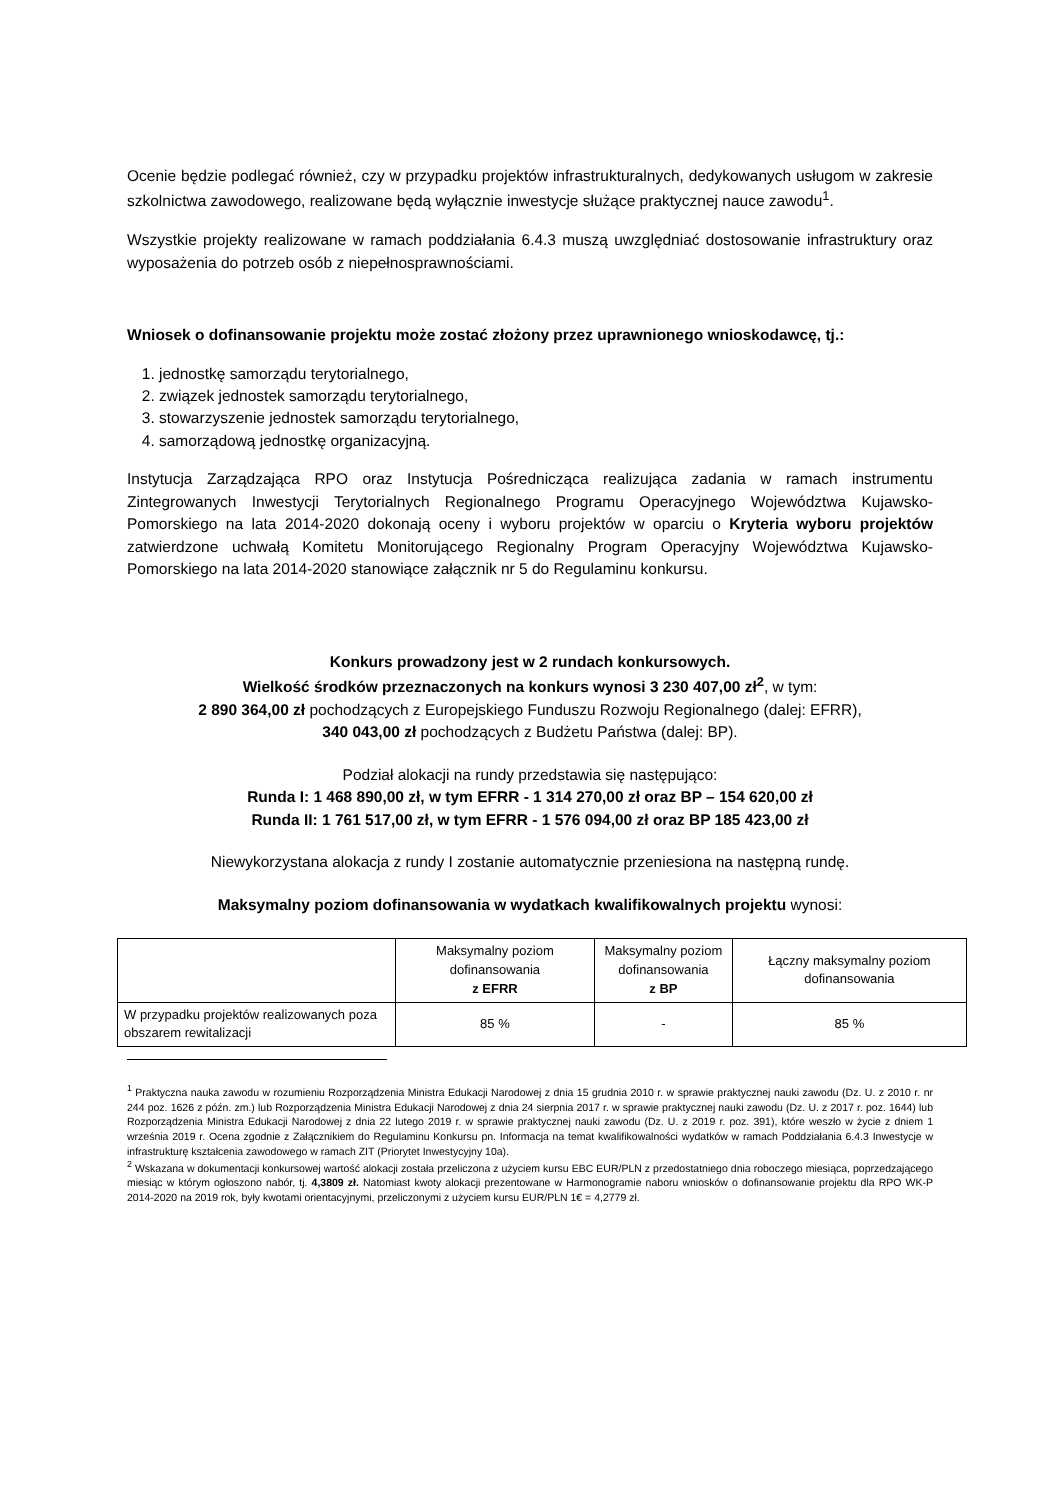Ocenie będzie podlegać również, czy w przypadku projektów infrastrukturalnych, dedykowanych usługom w zakresie szkolnictwa zawodowego, realizowane będą wyłącznie inwestycje służące praktycznej nauce zawodu<sup>1</sup>.
Wszystkie projekty realizowane w ramach poddziałania 6.4.3 muszą uwzględniać dostosowanie infrastruktury oraz wyposażenia do potrzeb osób z niepełnosprawnościami.
Wniosek o dofinansowanie projektu może zostać złożony przez uprawnionego wnioskodawcę, tj.:
1. jednostkę samorządu terytorialnego,
2. związek jednostek samorządu terytorialnego,
3. stowarzyszenie jednostek samorządu terytorialnego,
4. samorządową jednostkę organizacyjną.
Instytucja Zarządzająca RPO oraz Instytucja Pośrednicząca realizująca zadania w ramach instrumentu Zintegrowanych Inwestycji Terytorialnych Regionalnego Programu Operacyjnego Województwa Kujawsko-Pomorskiego na lata 2014-2020 dokonają oceny i wyboru projektów w oparciu o Kryteria wyboru projektów zatwierdzone uchwałą Komitetu Monitorującego Regionalny Program Operacyjny Województwa Kujawsko-Pomorskiego na lata 2014-2020 stanowiące załącznik nr 5 do Regulaminu konkursu.
Konkurs prowadzony jest w 2 rundach konkursowych.
Wielkość środków przeznaczonych na konkurs wynosi 3 230 407,00 zł<sup>2</sup>, w tym:
2 890 364,00 zł pochodzących z Europejskiego Funduszu Rozwoju Regionalnego (dalej: EFRR),
340 043,00 zł pochodzących z Budżetu Państwa (dalej: BP).
Podział alokacji na rundy przedstawia się następująco:
Runda I: 1 468 890,00 zł, w tym EFRR - 1 314 270,00 zł oraz BP – 154 620,00 zł
Runda II: 1 761 517,00 zł, w tym EFRR - 1 576 094,00 zł oraz BP 185 423,00 zł
Niewykorzystana alokacja z rundy I zostanie automatycznie przeniesiona na następną rundę.
Maksymalny poziom dofinansowania w wydatkach kwalifikowalnych projektu wynosi:
| | Maksymalny poziom dofinansowania z EFRR | Maksymalny poziom dofinansowania z BP | Łączny maksymalny poziom dofinansowania |
| --- | --- | --- | --- |
| W przypadku projektów realizowanych poza obszarem rewitalizacji | 85 % | - | 85 % |
<sup>1</sup> Praktyczna nauka zawodu w rozumieniu Rozporządzenia Ministra Edukacji Narodowej z dnia 15 grudnia 2010 r. w sprawie praktycznej nauki zawodu (Dz. U. z 2010 r. nr 244 poz. 1626 z późn. zm.) lub Rozporządzenia Ministra Edukacji Narodowej z dnia 24 sierpnia 2017 r. w sprawie praktycznej nauki zawodu (Dz. U. z 2017 r. poz. 1644) lub Rozporządzenia Ministra Edukacji Narodowej z dnia 22 lutego 2019 r. w sprawie praktycznej nauki zawodu (Dz. U. z 2019 r. poz. 391), które weszło w życie z dniem 1 września 2019 r. Ocena zgodnie z Załącznikiem do Regulaminu Konkursu pn. Informacja na temat kwalifikowalności wydatków w ramach Poddziałania 6.4.3 Inwestycje w infrastrukturę kształcenia zawodowego w ramach ZIT (Priorytet Inwestycyjny 10a).
<sup>2</sup> Wskazana w dokumentacji konkursowej wartość alokacji została przeliczona z użyciem kursu EBC EUR/PLN z przedostatniego dnia roboczego miesiąca, poprzedzającego miesiąc w którym ogłoszono nabór, tj. 4,3809 zł. Natomiast kwoty alokacji prezentowane w Harmonogramie naboru wniosków o dofinansowanie projektu dla RPO WK-P 2014-2020 na 2019 rok, były kwotami orientacyjnymi, przeliczonymi z użyciem kursu EUR/PLN 1€ = 4,2779 zł.